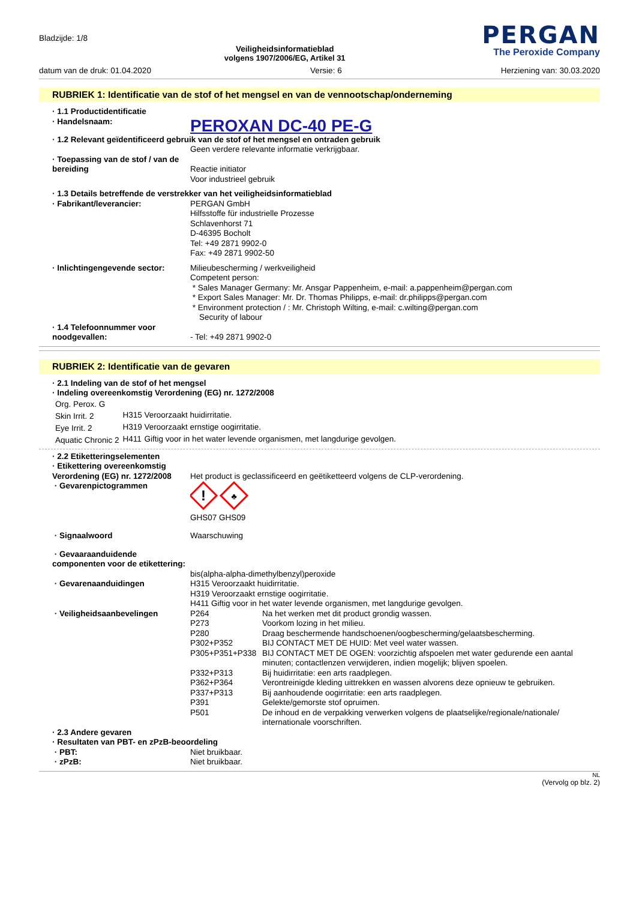Bladzijde: 1/8
Veiligheidsinformatieblad
volgens 1907/2006/EG, Artikel 31
PERGAN
The Peroxide Company
datum van de druk: 01.04.2020 Versie: 6 Herziening van: 30.03.2020
RUBRIEK 1: Identificatie van de stof of het mengsel en van de vennootschap/onderneming
| · 1.1 Productidentificatie | |
| · Handelsnaam: | PEROXAN DC-40 PE-G |
| · 1.2 Relevant geïdentificeerd gebruik van de stof of het mengsel en ontraden gebruik | |
| | Geen verdere relevante informatie verkrijgbaar. |
| · Toepassing van de stof / van de bereiding | Reactie initiator Voor industrieel gebruik |
| · 1.3 Details betreffende de verstrekker van het veiligheidsinformatieblad | |
| · Fabrikant/leverancier: | PERGAN GmbH Hilfsstoffe für industrielle Prozesse Schlavenhorst 71 D-46395 Bocholt Tel: +49 2871 9902-0 Fax: +49 2871 9902-50 |
| · Inlichtingengevende sector: | Milieubescherming / werkveiligheid Competent person: * Sales Manager Germany: Mr. Ansgar Pappenheim, e-mail: a.pappenheim@pergan.com * Export Sales Manager: Mr. Dr. Thomas Philipps, e-mail: dr.philipps@pergan.com * Environment protection / : Mr. Christoph Wilting, e-mail: c.wilting@pergan.com Security of labour |
| · 1.4 Telefoonnummer voor noodgevallen: | - Tel: +49 2871 9902-0 |
RUBRIEK 2: Identificatie van de gevaren
· 2.1 Indeling van de stof of het mengsel
· Indeling overeenkomstig Verordening (EG) nr. 1272/2008
| Org. Perox. G | | |
| Skin Irrit. 2 | H315 | Veroorzaakt huidirritatie. |
| Eye Irrit. 2 | H319 | Veroorzaakt ernstige oogirritatie. |
| Aquatic Chronic 2 | H411 | Giftig voor in het water levende organismen, met langdurige gevolgen. |
| · 2.2 Etiketteringselementen | |
| · Etikettering overeenkomstig Verordening (EG) nr. 1272/2008 | Het product is geclassificeerd en geëtiketteerd volgens de CLP-verordening. |
| · Gevarenpictogrammen | ! ♣ GHS07 GHS09 |
| · Signaalwoord | Waarschuwing |
| · Gevaaraanduidende componenten voor de etikettering: | bis(alpha-alpha-dimethylbenzyl)peroxide |
| · Gevarenaanduidingen | H315 Veroorzaakt huidirritatie. H319 Veroorzaakt ernstige oogirritatie. H411 Giftig voor in het water levende organismen, met langdurige gevolgen. |
| · Veiligheidsaanbevelingen | / P264 / Na het werken met dit product grondig wassen. / / P273 / Voorkom lozing in het milieu. / / P280 / Draag beschermende handschoenen/oogbescherming/gelaatsbescherming. / / P302+P352 / BIJ CONTACT MET DE HUID: Met veel water wassen. / / P305+P351+P338 / BIJ CONTACT MET DE OGEN: voorzichtig afspoelen met water gedurende een aantal minuten; contactlenzen verwijderen, indien mogelijk; blijven spoelen. / / P332+P313 / Bij huidirritatie: een arts raadplegen. / / P362+P364 / Verontreinigde kleding uittrekken en wassen alvorens deze opnieuw te gebruiken. / / P337+P313 / Bij aanhoudende oogirritatie: een arts raadplegen. / / P391 / Gelekte/gemorste stof opruimen. / / P501 / De inhoud en de verpakking verwerken volgens de plaatselijke/regionale/nationale/ internationale voorschriften. / |
| · 2.3 Andere gevaren | |
| · Resultaten van PBT- en zPzB-beoordeling | |
| · PBT: | Niet bruikbaar. |
| · zPzB: | Niet bruikbaar. |
NL
(Vervolg op blz. 2)